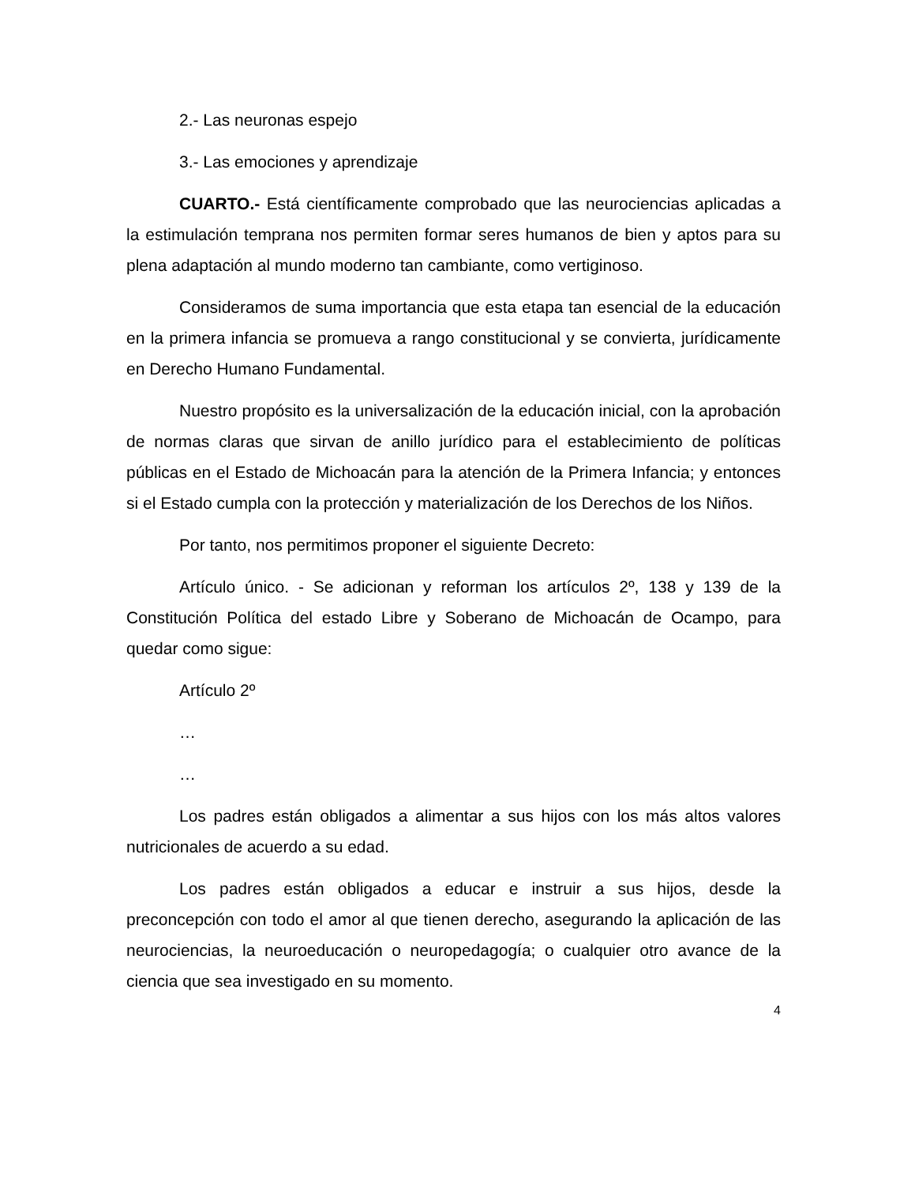2.- Las neuronas espejo
3.- Las emociones y aprendizaje
CUARTO.- Está científicamente comprobado que las neurociencias aplicadas a la estimulación temprana nos permiten formar seres humanos de bien y aptos para su plena adaptación al mundo moderno tan cambiante, como vertiginoso.
Consideramos de suma importancia que esta etapa tan esencial de la educación en la primera infancia se promueva a rango constitucional y se convierta, jurídicamente en Derecho Humano Fundamental.
Nuestro propósito es la universalización de la educación inicial, con la aprobación de normas claras que sirvan de anillo jurídico para el establecimiento de políticas públicas en el Estado de Michoacán para la atención de la Primera Infancia; y entonces si el Estado cumpla con la protección y materialización de los Derechos de los Niños.
Por tanto, nos permitimos proponer el siguiente Decreto:
Artículo único. - Se adicionan y reforman los artículos 2º, 138 y 139 de la Constitución Política del estado Libre y Soberano de Michoacán de Ocampo, para quedar como sigue:
Artículo 2º
…
…
Los padres están obligados a alimentar a sus hijos con los más altos valores nutricionales de acuerdo a su edad.
Los padres están obligados a educar e instruir a sus hijos, desde la preconcepción con todo el amor al que tienen derecho, asegurando la aplicación de las neurociencias, la neuroeducación o neuropedagogía; o cualquier otro avance de la ciencia que sea investigado en su momento.
4